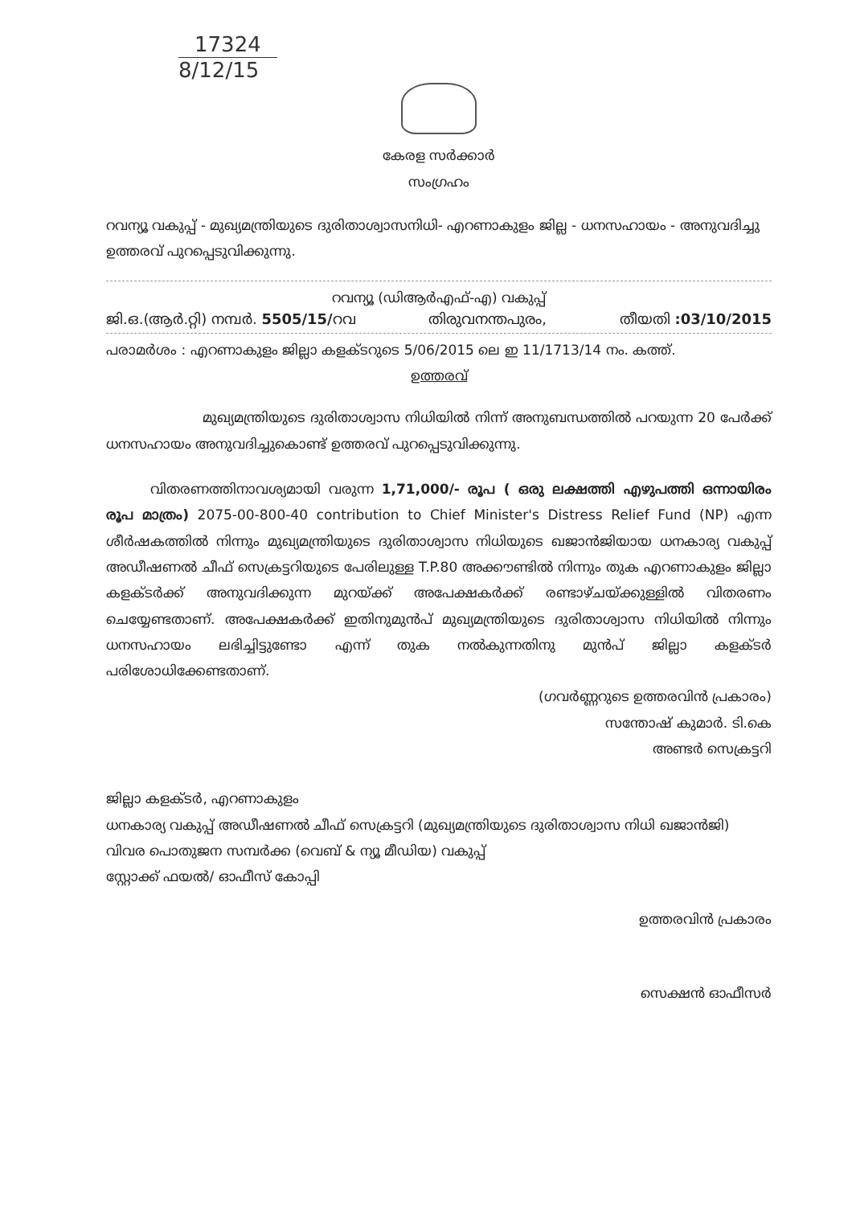17324
8/12/15
കേരള സർക്കാർ
സംഗ്രഹം
റവന്യൂ വകുപ്പ് - മുഖ്യമന്ത്രിയുടെ ദുരിതാശ്വാസനിധി- എറണാകുളം ജില്ല - ധനസഹായം - അനുവദിച്ചു ഉത്തരവ് പുറപ്പെടുവിക്കുന്നു.
റവന്യൂ (ഡിആർഎഫ്-എ) വകുപ്പ്
ജി.ഒ.(ആർ.റ്റി) നമ്പർ. 5505/15/റവ തിരുവനന്തപുരം, തീയതി :03/10/2015
പരാമർശം : എറണാകുളം ജില്ലാ കളക്ടറുടെ 5/06/2015 ലെ ഇ 11/1713/14 നം. കത്ത്.
ഉത്തരവ്
മുഖ്യമന്ത്രിയുടെ ദുരിതാശ്വാസ നിധിയിൽ നിന്ന് അനുബന്ധത്തിൽ പറയുന്ന 20 പേർക്ക് ധനസഹായം അനുവദിച്ചുകൊണ്ട് ഉത്തരവ് പുറപ്പെടുവിക്കുന്നു.
വിതരണത്തിനാവശ്യമായി വരുന്ന 1,71,000/- രൂപ ( ഒരു ലക്ഷത്തി എഴുപത്തി ഒന്നായിരം രൂപ മാത്രം) 2075-00-800-40 contribution to Chief Minister's Distress Relief Fund (NP) എന്ന ശീർഷകത്തിൽ നിന്നും മുഖ്യമന്ത്രിയുടെ ദുരിതാശ്വാസ നിധിയുടെ ഖജാൻജിയായ ധനകാര്യ വകുപ്പ് അഡീഷണൽ ചീഫ് സെക്രട്ടറിയുടെ പേരിലുള്ള T.P.80 അക്കൗണ്ടിൽ നിന്നും തുക എറണാകുളം ജില്ലാ കളക്ടർക്ക് അനുവദിക്കുന്ന മുറയ്ക്ക് അപേക്ഷകർക്ക് രണ്ടാഴ്ചയ്ക്കുള്ളിൽ വിതരണം ചെയ്യേണ്ടതാണ്. അപേക്ഷകർക്ക് ഇതിനുമുൻപ് മുഖ്യമന്ത്രിയുടെ ദുരിതാശ്വാസ നിധിയിൽ നിന്നും ധനസഹായം ലഭിച്ചിട്ടുണ്ടോ എന്ന് തുക നൽകുന്നതിനു മുൻപ് ജില്ലാ കളക്ടർ പരിശോധിക്കേണ്ടതാണ്.
(ഗവർണ്ണറുടെ ഉത്തരവിൻ പ്രകാരം)
സന്തോഷ് കുമാർ. ടി.കെ
അണ്ടർ സെക്രട്ടറി
ജില്ലാ കളക്ടർ, എറണാകുളം
ധനകാര്യ വകുപ്പ് അഡീഷണൽ ചീഫ് സെക്രട്ടറി (മുഖ്യമന്ത്രിയുടെ ദുരിതാശ്വാസ നിധി ഖജാൻജി)
വിവര പൊതുജന സമ്പർക്ക (വെബ് & ന്യൂ മീഡിയ) വകുപ്പ്
സ്റ്റോക്ക് ഫയൽ/ ഓഫീസ് കോപ്പി
ഉത്തരവിൻ പ്രകാരം
സെക്ഷൻ ഓഫീസർ